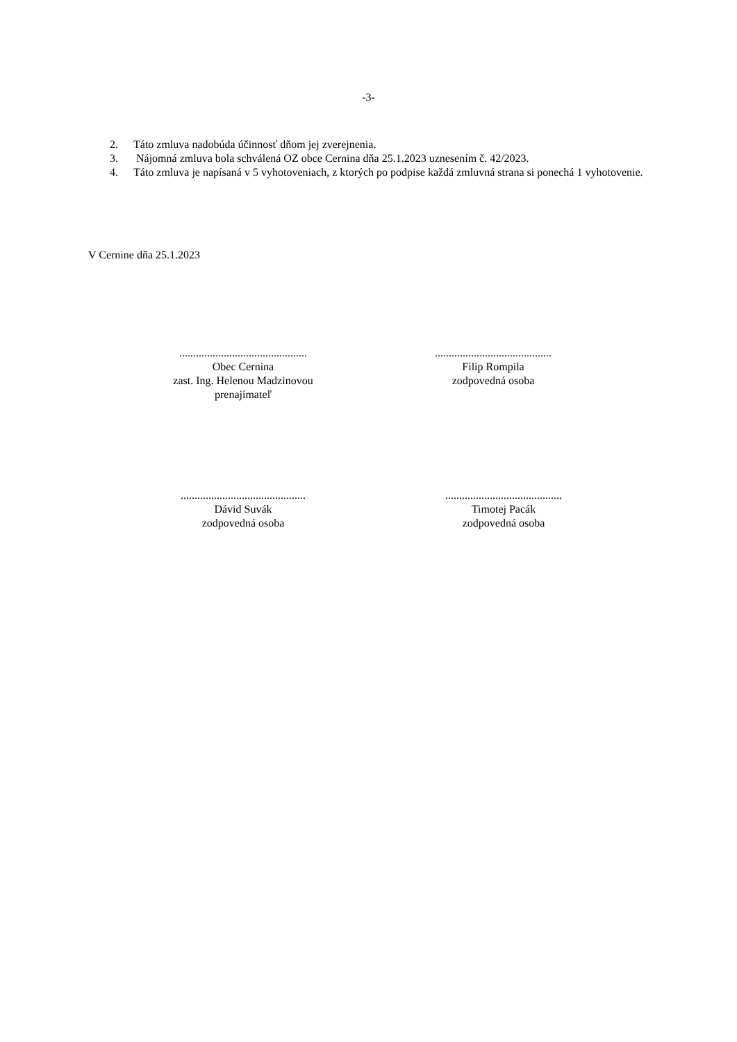-3-
2. Táto zmluva nadobúda účinnosť dňom jej zverejnenia.
3. Nájomná zmluva bola schválená OZ obce Cernina dňa 25.1.2023 uznesením č. 42/2023.
4. Táto zmluva je napísaná v 5 vyhotoveniach, z ktorých po podpise každá zmluvná strana si ponechá 1 vyhotovenie.
V Cernine dňa 25.1.2023
..............................................
Obec Cernina
zast. Ing. Helenou Madzinovou
prenajímateľ
..........................................
Filip Rompila
zodpovedná osoba
.............................................
Dávid Suvák
zodpovedná osoba
..........................................
Timotej Pacák
zodpovedná osoba